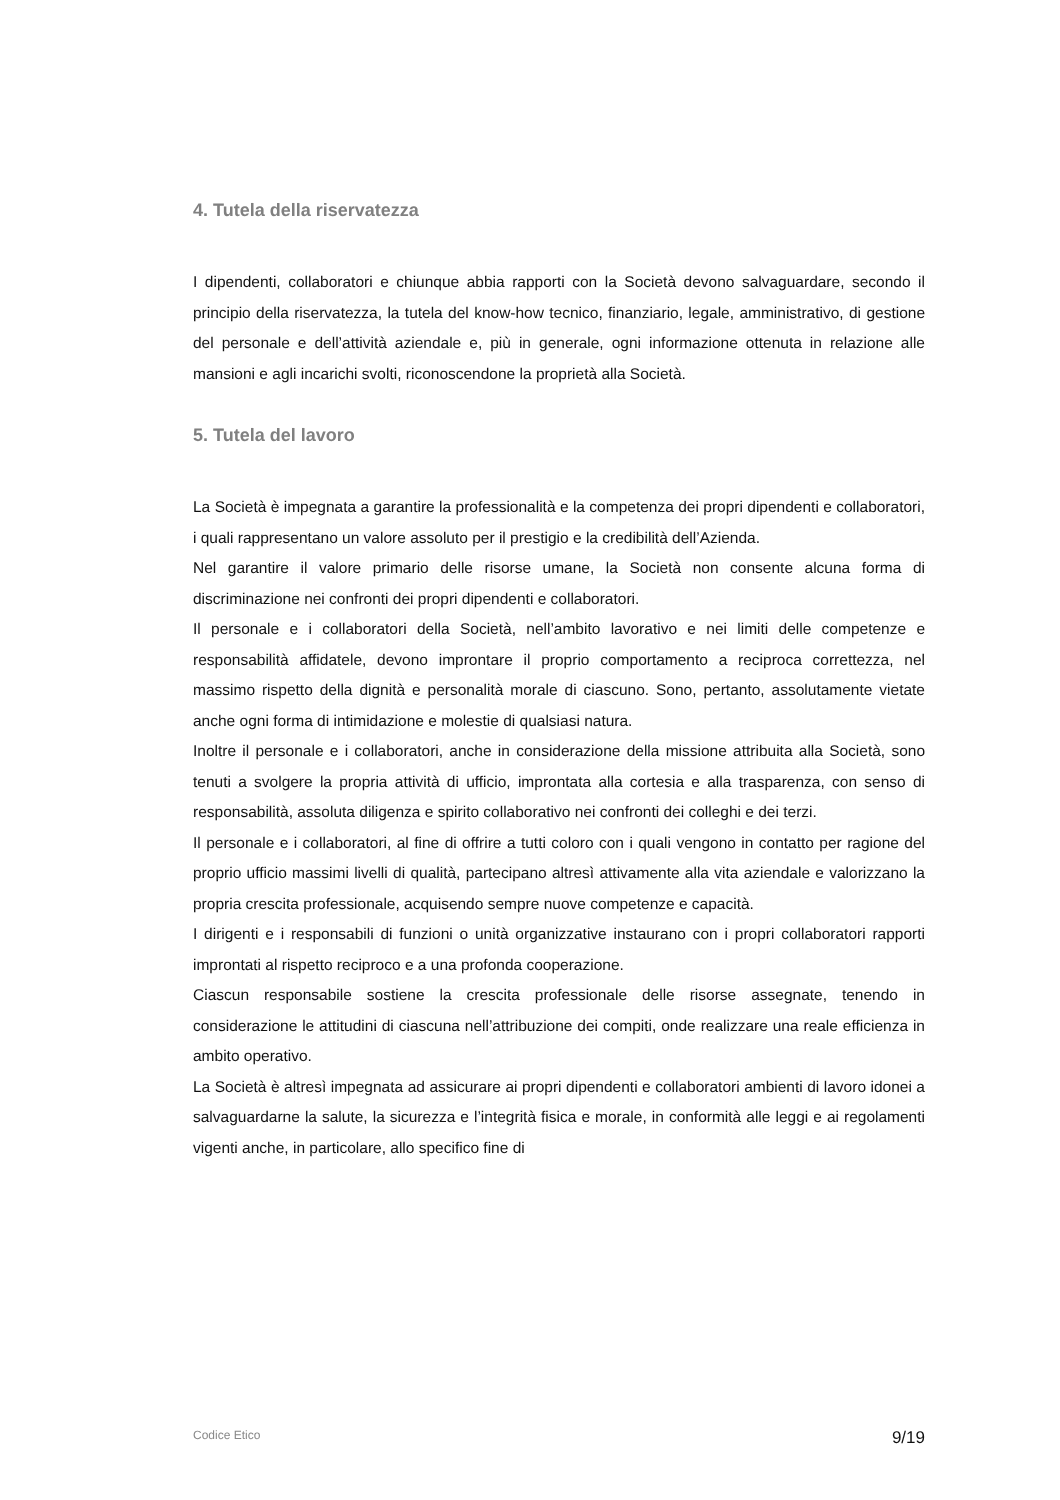4. Tutela della riservatezza
I dipendenti, collaboratori e chiunque abbia rapporti con la Società devono salvaguardare, secondo il principio della riservatezza, la tutela del know-how tecnico, finanziario, legale, amministrativo, di gestione del personale e dell’attività aziendale e, più in generale, ogni informazione ottenuta in relazione alle mansioni e agli incarichi svolti, riconoscendone la proprietà alla Società.
5. Tutela del lavoro
La Società è impegnata a garantire la professionalità e la competenza dei propri dipendenti e collaboratori, i quali rappresentano un valore assoluto per il prestigio e la credibilità dell’Azienda.
Nel garantire il valore primario delle risorse umane, la Società non consente alcuna forma di discriminazione nei confronti dei propri dipendenti e collaboratori.
Il personale e i collaboratori della Società, nell’ambito lavorativo e nei limiti delle competenze e responsabilità affidatele, devono improntare il proprio comportamento a reciproca correttezza, nel massimo rispetto della dignità e personalità morale di ciascuno. Sono, pertanto, assolutamente vietate anche ogni forma di intimidazione e molestie di qualsiasi natura.
Inoltre il personale e i collaboratori, anche in considerazione della missione attribuita alla Società, sono tenuti a svolgere la propria attività di ufficio, improntata alla cortesia e alla trasparenza, con senso di responsabilità, assoluta diligenza e spirito collaborativo nei confronti dei colleghi e dei terzi.
Il personale e i collaboratori, al fine di offrire a tutti coloro con i quali vengono in contatto per ragione del proprio ufficio massimi livelli di qualità, partecipano altresì attivamente alla vita aziendale e valorizzano la propria crescita professionale, acquisendo sempre nuove competenze e capacità.
I dirigenti e i responsabili di funzioni o unità organizzative instaurano con i propri collaboratori rapporti improntati al rispetto reciproco e a una profonda cooperazione.
Ciascun responsabile sostiene la crescita professionale delle risorse assegnate, tenendo in considerazione le attitudini di ciascuna nell’attribuzione dei compiti, onde realizzare una reale efficienza in ambito operativo.
La Società è altresì impegnata ad assicurare ai propri dipendenti e collaboratori ambienti di lavoro idonei a salvaguardarne la salute, la sicurezza e l’integrità fisica e morale, in conformità alle leggi e ai regolamenti vigenti anche, in particolare, allo specifico fine di
Codice Etico 9/19